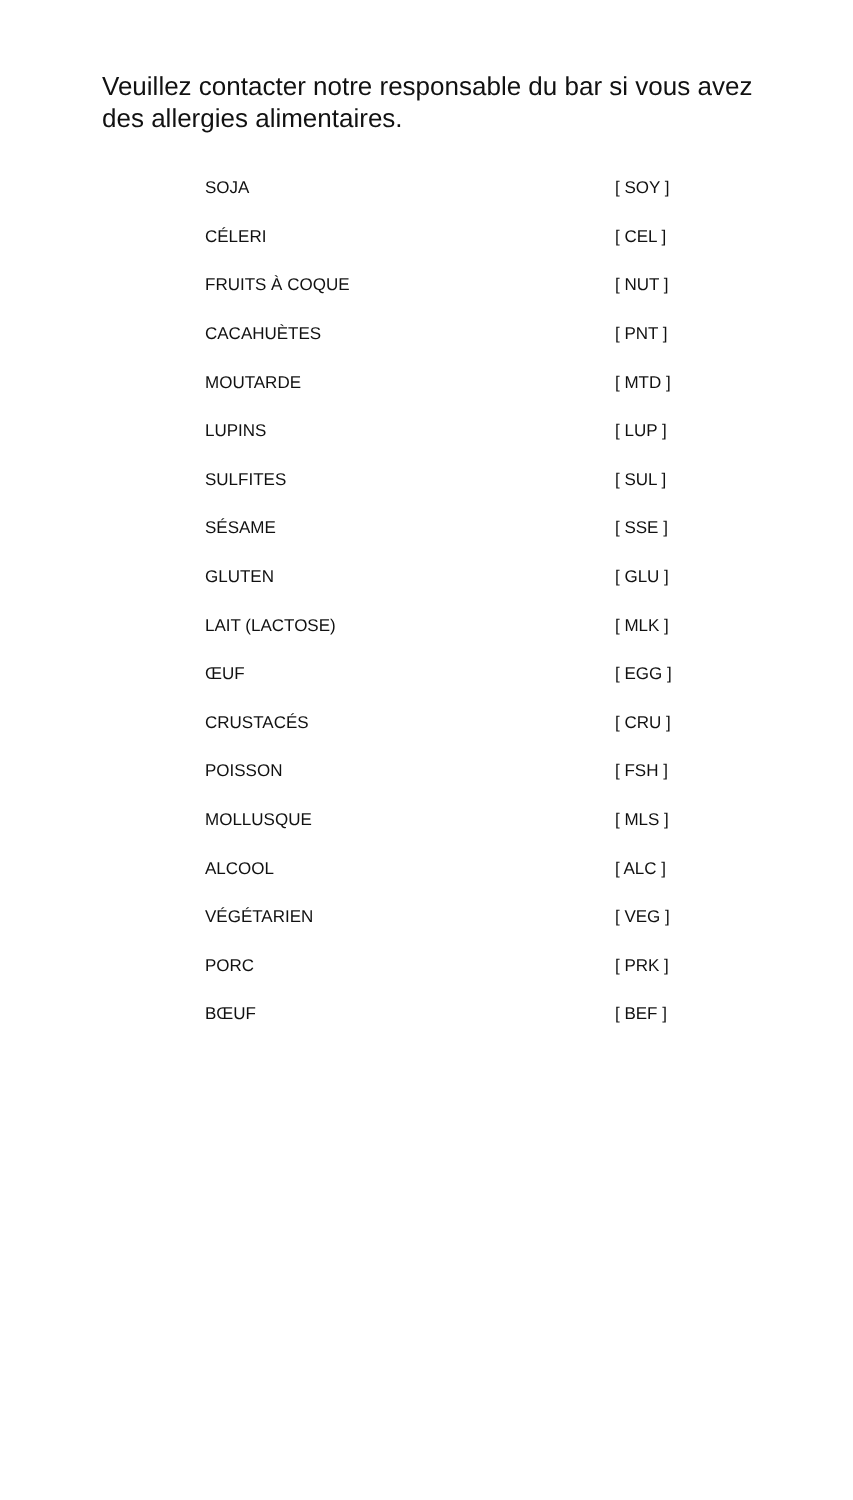Veuillez contacter notre responsable du bar si vous avez des allergies alimentaires.
| SOJA | [ SOY ] |
| CÉLERI | [ CEL ] |
| FRUITS À COQUE | [ NUT ] |
| CACAHUÈTES | [ PNT ] |
| MOUTARDE | [ MTD ] |
| LUPINS | [ LUP ] |
| SULFITES | [ SUL ] |
| SÉSAME | [ SSE ] |
| GLUTEN | [ GLU ] |
| LAIT (LACTOSE) | [ MLK ] |
| ŒUF | [ EGG ] |
| CRUSTACÉS | [ CRU ] |
| POISSON | [ FSH ] |
| MOLLUSQUE | [ MLS ] |
| ALCOOL | [ ALC ] |
| VÉGÉTARIEN | [ VEG ] |
| PORC | [ PRK ] |
| BŒUF | [ BEF ] |